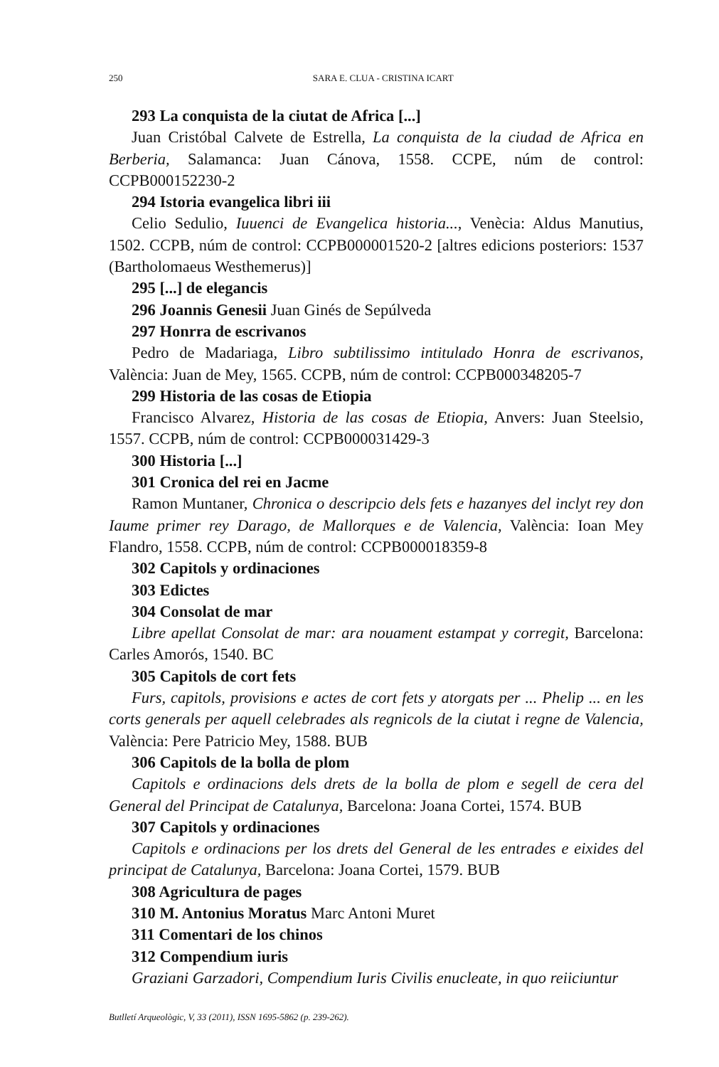250 SARA E. CLUA - CRISTINA ICART
293 La conquista de la ciutat de Africa [...]
Juan Cristóbal Calvete de Estrella, La conquista de la ciudad de Africa en Berberia, Salamanca: Juan Cánova, 1558. CCPE, núm de control: CCPB000152230-2
294 Istoria evangelica libri iii
Celio Sedulio, Iuuenci de Evangelica historia..., Venècia: Aldus Manutius, 1502. CCPB, núm de control: CCPB000001520-2 [altres edicions posteriors: 1537 (Bartholomaeus Westhemerus)]
295 [...] de elegancis
296 Joannis Genesii Juan Ginés de Sepúlveda
297 Honrra de escrivanos
Pedro de Madariaga, Libro subtilissimo intitulado Honra de escrivanos, València: Juan de Mey, 1565. CCPB, núm de control: CCPB000348205-7
299 Historia de las cosas de Etiopia
Francisco Alvarez, Historia de las cosas de Etiopia, Anvers: Juan Steelsio, 1557. CCPB, núm de control: CCPB000031429-3
300 Historia [...]
301 Cronica del rei en Jacme
Ramon Muntaner, Chronica o descripcio dels fets e hazanyes del inclyt rey don Iaume primer rey Darago, de Mallorques e de Valencia, València: Ioan Mey Flandro, 1558. CCPB, núm de control: CCPB000018359-8
302 Capitols y ordinaciones
303 Edictes
304 Consolat de mar
Libre apellat Consolat de mar: ara nouament estampat y corregit, Barcelona: Carles Amorós, 1540. BC
305 Capitols de cort fets
Furs, capitols, provisions e actes de cort fets y atorgats per ... Phelip ... en les corts generals per aquell celebrades als regnicols de la ciutat i regne de Valencia, València: Pere Patricio Mey, 1588. BUB
306 Capitols de la bolla de plom
Capitols e ordinacions dels drets de la bolla de plom e segell de cera del General del Principat de Catalunya, Barcelona: Joana Cortei, 1574. BUB
307 Capitols y ordinaciones
Capitols e ordinacions per los drets del General de les entrades e eixides del principat de Catalunya, Barcelona: Joana Cortei, 1579. BUB
308 Agricultura de pages
310 M. Antonius Moratus Marc Antoni Muret
311 Comentari de los chinos
312 Compendium iuris
Graziani Garzadori, Compendium Iuris Civilis enucleate, in quo reiiciuntur
Butlletí Arqueològic, V, 33 (2011), ISSN 1695-5862 (p. 239-262).